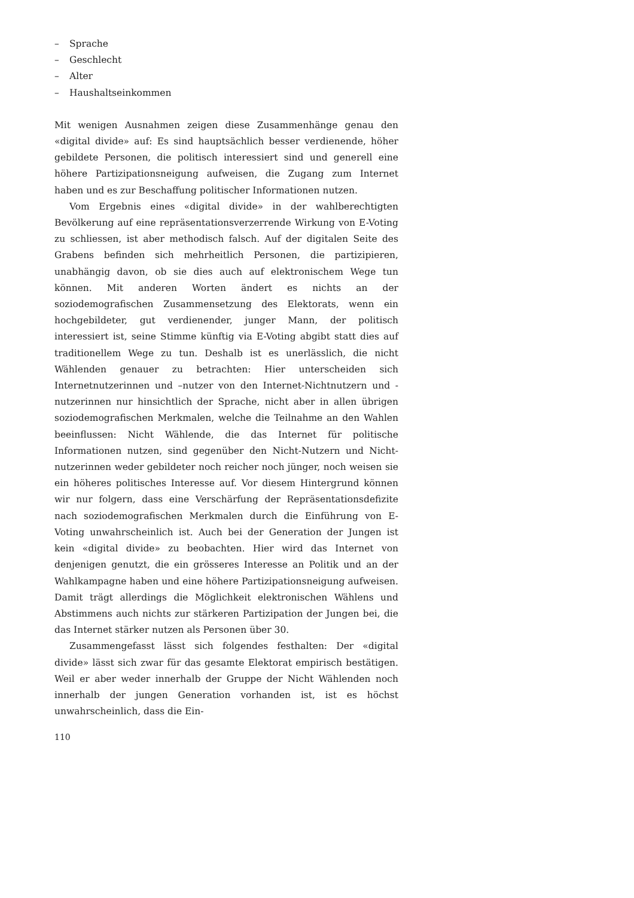– Sprache
– Geschlecht
– Alter
– Haushaltseinkommen
Mit wenigen Ausnahmen zeigen diese Zusammenhänge genau den «digital divide» auf: Es sind hauptsächlich besser verdienende, höher gebildete Personen, die politisch interessiert sind und generell eine höhere Partizipationsneigung aufweisen, die Zugang zum Internet haben und es zur Beschaffung politischer Informationen nutzen.
Vom Ergebnis eines «digital divide» in der wahlberechtigten Bevölkerung auf eine repräsentationsverzerrende Wirkung von E-Voting zu schliessen, ist aber methodisch falsch. Auf der digitalen Seite des Grabens befinden sich mehrheitlich Personen, die partizipieren, unabhängig davon, ob sie dies auch auf elektronischem Wege tun können. Mit anderen Worten ändert es nichts an der soziodemografischen Zusammensetzung des Elektorats, wenn ein hochgebildeter, gut verdienender, junger Mann, der politisch interessiert ist, seine Stimme künftig via E-Voting abgibt statt dies auf traditionellem Wege zu tun. Deshalb ist es unerlässlich, die nicht Wählenden genauer zu betrachten: Hier unterscheiden sich Internetnutzerinnen und –nutzer von den Internet-Nichtnutzern und -nutzerinnen nur hinsichtlich der Sprache, nicht aber in allen übrigen soziodemografischen Merkmalen, welche die Teilnahme an den Wahlen beeinflussen: Nicht Wählende, die das Internet für politische Informationen nutzen, sind gegenüber den Nicht-Nutzern und Nicht-nutzerinnen weder gebildeter noch reicher noch jünger, noch weisen sie ein höheres politisches Interesse auf. Vor diesem Hintergrund können wir nur folgern, dass eine Verschärfung der Repräsentationsdefizite nach soziodemografischen Merkmalen durch die Einführung von E-Voting unwahrscheinlich ist. Auch bei der Generation der Jungen ist kein «digital divide» zu beobachten. Hier wird das Internet von denjenigen genutzt, die ein grösseres Interesse an Politik und an der Wahlkampagne haben und eine höhere Partizipationsneigung aufweisen. Damit trägt allerdings die Möglichkeit elektronischen Wählens und Abstimmens auch nichts zur stärkeren Partizipation der Jungen bei, die das Internet stärker nutzen als Personen über 30.
Zusammengefasst lässt sich folgendes festhalten: Der «digital divide» lässt sich zwar für das gesamte Elektorat empirisch bestätigen. Weil er aber weder innerhalb der Gruppe der Nicht Wählenden noch innerhalb der jungen Generation vorhanden ist, ist es höchst unwahrscheinlich, dass die Ein-
110